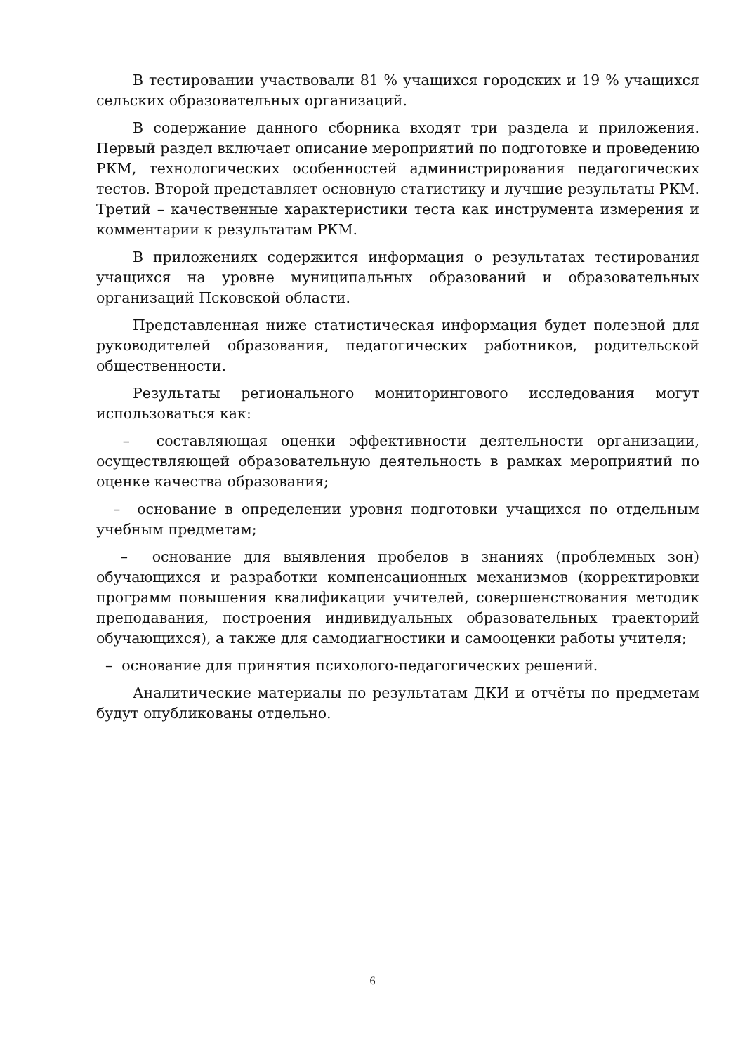В тестировании участвовали 81 % учащихся городских и 19 % учащихся сельских образовательных организаций.
В содержание данного сборника входят три раздела и приложения. Первый раздел включает описание мероприятий по подготовке и проведению РКМ, технологических особенностей администрирования педагогических тестов. Второй представляет основную статистику и лучшие результаты РКМ. Третий – качественные характеристики теста как инструмента измерения и комментарии к результатам РКМ.
В приложениях содержится информация о результатах тестирования учащихся на уровне муниципальных образований и образовательных организаций Псковской области.
Представленная ниже статистическая информация будет полезной для руководителей образования, педагогических работников, родительской общественности.
Результаты регионального мониторингового исследования могут использоваться как:
– составляющая оценки эффективности деятельности организации, осуществляющей образовательную деятельность в рамках мероприятий по оценке качества образования;
– основание в определении уровня подготовки учащихся по отдельным учебным предметам;
– основание для выявления пробелов в знаниях (проблемных зон) обучающихся и разработки компенсационных механизмов (корректировки программ повышения квалификации учителей, совершенствования методик преподавания, построения индивидуальных образовательных траекторий обучающихся), а также для самодиагностики и самооценки работы учителя;
– основание для принятия психолого-педагогических решений.
Аналитические материалы по результатам ДКИ и отчёты по предметам будут опубликованы отдельно.
6